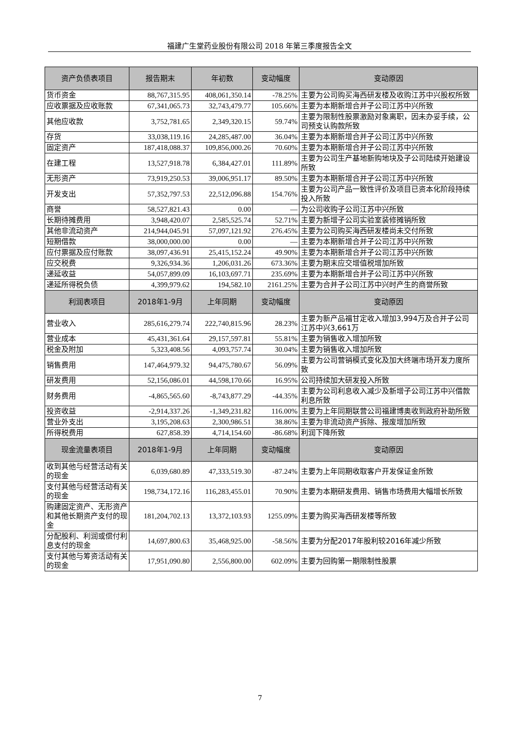福建广生堂药业股份有限公司 2018 年第三季度报告全文
| 资产负债表项目 | 报告期末 | 年初数 | 变动幅度 | 变动原因 |
| --- | --- | --- | --- | --- |
| 货币资金 | 88,767,315.95 | 408,061,350.14 | -78.25% | 主要为公司购买海西研发楼及收购江苏中兴股权所致 |
| 应收票据及应收账款 | 67,341,065.73 | 32,743,479.77 | 105.66% | 主要为本期新增合并子公司江苏中兴所致 |
| 其他应收款 | 3,752,781.65 | 2,349,320.15 | 59.74% | 主要为限制性股票激励对象离职，因未办妥手续，公司预支认购款所致 |
| 存货 | 33,038,119.16 | 24,285,487.00 | 36.04% | 主要为本期新增合并子公司江苏中兴所致 |
| 固定资产 | 187,418,088.37 | 109,856,000.26 | 70.60% | 主要为本期新增合并子公司江苏中兴所致 |
| 在建工程 | 13,527,918.78 | 6,384,427.01 | 111.89% | 主要为公司生产基地新购地块及子公司陆续开始建设所致 |
| 无形资产 | 73,919,250.53 | 39,006,951.17 | 89.50% | 主要为本期新增合并子公司江苏中兴所致 |
| 开发支出 | 57,352,797.53 | 22,512,096.88 | 154.76% | 主要为公司产品一致性评价及项目已资本化阶段持续投入所致 |
| 商誉 | 58,527,821.43 | 0.00 | — | 为公司收购子公司江苏中兴所致 |
| 长期待摊费用 | 3,948,420.07 | 2,585,525.74 | 52.71% | 主要为新增子公司实验室装修摊销所致 |
| 其他非流动资产 | 214,944,045.91 | 57,097,121.92 | 276.45% | 主要为公司购买海西研发楼尚未交付所致 |
| 短期借款 | 38,000,000.00 | 0.00 | — | 主要为本期新增合并子公司江苏中兴所致 |
| 应付票据及应付账款 | 38,097,436.91 | 25,415,152.24 | 49.90% | 主要为本期新增合并子公司江苏中兴所致 |
| 应交税费 | 9,326,934.36 | 1,206,031.26 | 673.36% | 主要为期末应交增值税增加所致 |
| 递延收益 | 54,057,899.09 | 16,103,697.71 | 235.69% | 主要为本期新增合并子公司江苏中兴所致 |
| 递延所得税负债 | 4,399,979.62 | 194,582.10 | 2161.25% | 主要为合并子公司江苏中兴时产生的商誉所致 |
| 利润表项目 | 2018年1-9月 | 上年同期 | 变动幅度 | 变动原因 |
| 营业收入 | 285,616,279.74 | 222,740,815.96 | 28.23% | 主要为新产品福甘定收入增加3,994万及合并子公司江苏中兴3,661万 |
| 营业成本 | 45,431,361.64 | 29,157,597.81 | 55.81% | 主要为销售收入增加所致 |
| 税金及附加 | 5,323,408.56 | 4,093,757.74 | 30.04% | 主要为销售收入增加所致 |
| 销售费用 | 147,464,979.32 | 94,475,780.67 | 56.09% | 主要为公司营销模式变化及加大终端市场开发力度所致 |
| 研发费用 | 52,156,086.01 | 44,598,170.66 | 16.95% | 公司持续加大研发投入所致 |
| 财务费用 | -4,865,565.60 | -8,743,877.29 | -44.35% | 主要为公司利息收入减少及新增子公司江苏中兴借款利息所致 |
| 投资收益 | -2,914,337.26 | -1,349,231.82 | 116.00% | 主要为上年同期联营公司福建博奥收到政府补助所致 |
| 营业外支出 | 3,195,208.63 | 2,300,986.51 | 38.86% | 主要为非流动资产拆除、报废增加所致 |
| 所得税费用 | 627,858.39 | 4,714,154.60 | -86.68% | 利润下降所致 |
| 现金流量表项目 | 2018年1-9月 | 上年同期 | 变动幅度 | 变动原因 |
| 收到其他与经营活动有关的现金 | 6,039,680.89 | 47,333,519.30 | -87.24% | 主要为上年同期收取客户开发保证金所致 |
| 支付其他与经营活动有关的现金 | 198,734,172.16 | 116,283,455.01 | 70.90% | 主要为本期研发费用、销售市场费用大幅增长所致 |
| 购建固定资产、无形资产和其他长期资产支付的现金 | 181,204,702.13 | 13,372,103.93 | 1255.09% | 主要为购买海西研发楼等所致 |
| 分配股利、利润或偿付利息支付的现金 | 14,697,800.63 | 35,468,925.00 | -58.56% | 主要为分配2017年股利较2016年减少所致 |
| 支付其他与筹资活动有关的现金 | 17,951,090.80 | 2,556,800.00 | 602.09% | 主要为回购第一期限制性股票 |
7